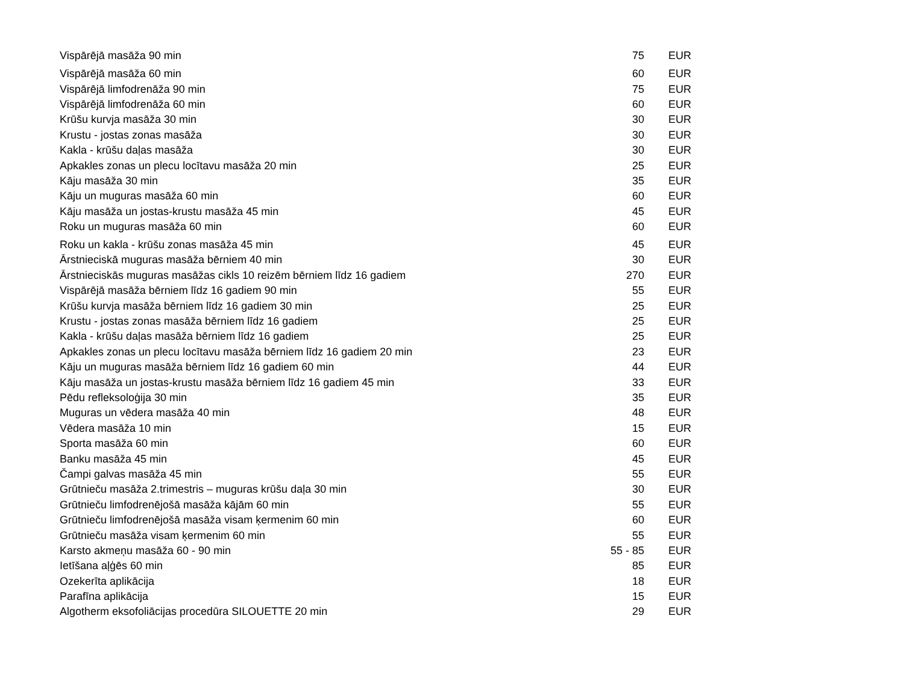| Vispārējā masāža 90 min | 75 | EUR |
| Vispārējā masāža 60 min | 60 | EUR |
| Vispārējā limfodrenāža 90 min | 75 | EUR |
| Vispārējā limfodrenāža 60 min | 60 | EUR |
| Krūšu kurvja masāža 30 min | 30 | EUR |
| Krustu - jostas zonas masāža | 30 | EUR |
| Kakla - krūšu daļas masāža | 30 | EUR |
| Apkakles zonas un plecu locītavu masāža 20 min | 25 | EUR |
| Kāju masāža 30 min | 35 | EUR |
| Kāju un muguras masāža 60 min | 60 | EUR |
| Kāju masāža un jostas-krustu masāža 45 min | 45 | EUR |
| Roku un muguras masāža 60 min | 60 | EUR |
| Roku un kakla - krūšu zonas masāža 45 min | 45 | EUR |
| Ārstnieciskā muguras masāža bērniem 40 min | 30 | EUR |
| Ārstnieciskās muguras masāžas cikls 10 reizēm bērniem līdz 16 gadiem | 270 | EUR |
| Vispārējā masāža bērniem līdz 16 gadiem 90 min | 55 | EUR |
| Krūšu kurvja masāža bērniem līdz 16 gadiem 30 min | 25 | EUR |
| Krustu - jostas zonas masāža bērniem līdz 16 gadiem | 25 | EUR |
| Kakla - krūšu daļas masāža bērniem līdz 16 gadiem | 25 | EUR |
| Apkakles zonas un plecu locītavu masāža bērniem līdz 16 gadiem 20 min | 23 | EUR |
| Kāju un muguras masāža bērniem līdz 16 gadiem 60 min | 44 | EUR |
| Kāju masāža un jostas-krustu masāža bērniem līdz 16 gadiem 45 min | 33 | EUR |
| Pēdu refleksoloģija 30 min | 35 | EUR |
| Muguras un vēdera masāža 40 min | 48 | EUR |
| Vēdera masāža 10 min | 15 | EUR |
| Sporta masāža 60 min | 60 | EUR |
| Banku masāža 45 min | 45 | EUR |
| Čampi galvas masāža 45 min | 55 | EUR |
| Grūtnieču masāža 2.trimestris – muguras krūšu daļa 30 min | 30 | EUR |
| Grūtnieču limfodrenējošā masāža kājām 60 min | 55 | EUR |
| Grūtnieču limfodrenējošā masāža visam ķermenim 60 min | 60 | EUR |
| Grūtnieču masāža visam ķermenim 60 min | 55 | EUR |
| Karsto akmeņu masāža 60 - 90 min | 55 - 85 | EUR |
| Ietīšana aļģēs 60 min | 85 | EUR |
| Ozekerīta aplikācija | 18 | EUR |
| Parafīna aplikācija | 15 | EUR |
| Algotherm eksofoliācijas procedūra SILOUETTE 20 min | 29 | EUR |